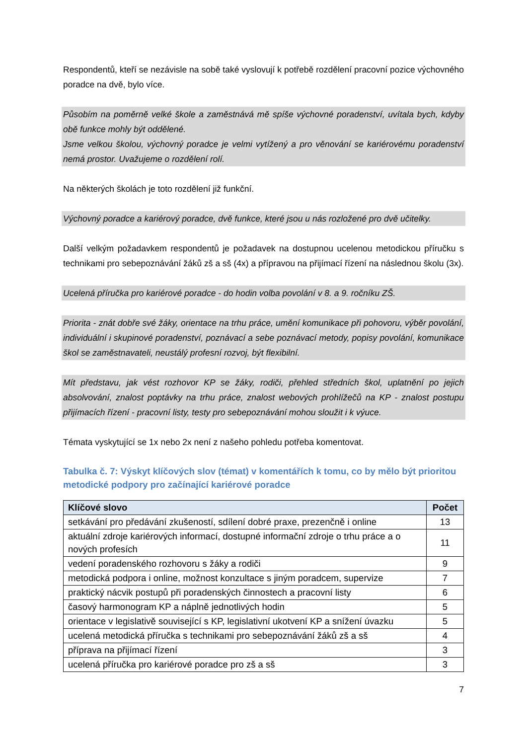Respondentů, kteří se nezávisle na sobě také vyslovují k potřebě rozdělení pracovní pozice výchovného poradce na dvě, bylo více.
Působím na poměrně velké škole a zaměstnává mě spíše výchovné poradenství, uvítala bych, kdyby obě funkce mohly být oddělené.
Jsme velkou školou, výchovný poradce je velmi vytížený a pro věnování se kariérovému poradenství nemá prostor. Uvažujeme o rozdělení rolí.
Na některých školách je toto rozdělení již funkční.
Výchovný poradce a kariérový poradce, dvě funkce, které jsou u nás rozložené pro dvě učitelky.
Další velkým požadavkem respondentů je požadavek na dostupnou ucelenou metodickou příručku s technikami pro sebepoznávání žáků zš a sš (4x) a přípravou na přijímací řízení na následnou školu (3x).
Ucelená příručka pro kariérové poradce - do hodin volba povolání v 8. a 9. ročníku ZŠ.
Priorita - znát dobře své žáky, orientace na trhu práce, umění komunikace při pohovoru, výběr povolání, individuální i skupinové poradenství, poznávací a sebe poznávací metody, popisy povolání, komunikace škol se zaměstnavateli, neustálý profesní rozvoj, být flexibilní.
Mít představu, jak vést rozhovor KP se žáky, rodiči, přehled středních škol, uplatnění po jejich absolvování, znalost poptávky na trhu práce, znalost webových prohlížečů na KP - znalost postupu přijímacích řízení - pracovní listy, testy pro sebepoznávání mohou sloužit i k výuce.
Témata vyskytující se 1x nebo 2x není z našeho pohledu potřeba komentovat.
Tabulka č. 7: Výskyt klíčových slov (témat) v komentářích k tomu, co by mělo být prioritou metodické podpory pro začínající kariérové poradce
| Klíčové slovo | Počet |
| --- | --- |
| setkávání pro předávání zkušeností, sdílení dobré praxe, prezenčně i online | 13 |
| aktuální zdroje kariérových informací, dostupné informační zdroje o trhu práce a o nových profesích | 11 |
| vedení poradenského rozhovoru s žáky a rodiči | 9 |
| metodická podpora i online, možnost konzultace s jiným poradcem, supervize | 7 |
| praktický nácvik postupů při poradenských činnostech a pracovní listy | 6 |
| časový harmonogram KP a náplně jednotlivých hodin | 5 |
| orientace v legislativě související s KP, legislativní ukotvení KP a snížení úvazku | 5 |
| ucelená metodická příručka s technikami pro sebepoznávání žáků zš a sš | 4 |
| příprava na přijímací řízení | 3 |
| ucelená příručka pro kariérové poradce pro zš a sš | 3 |
7